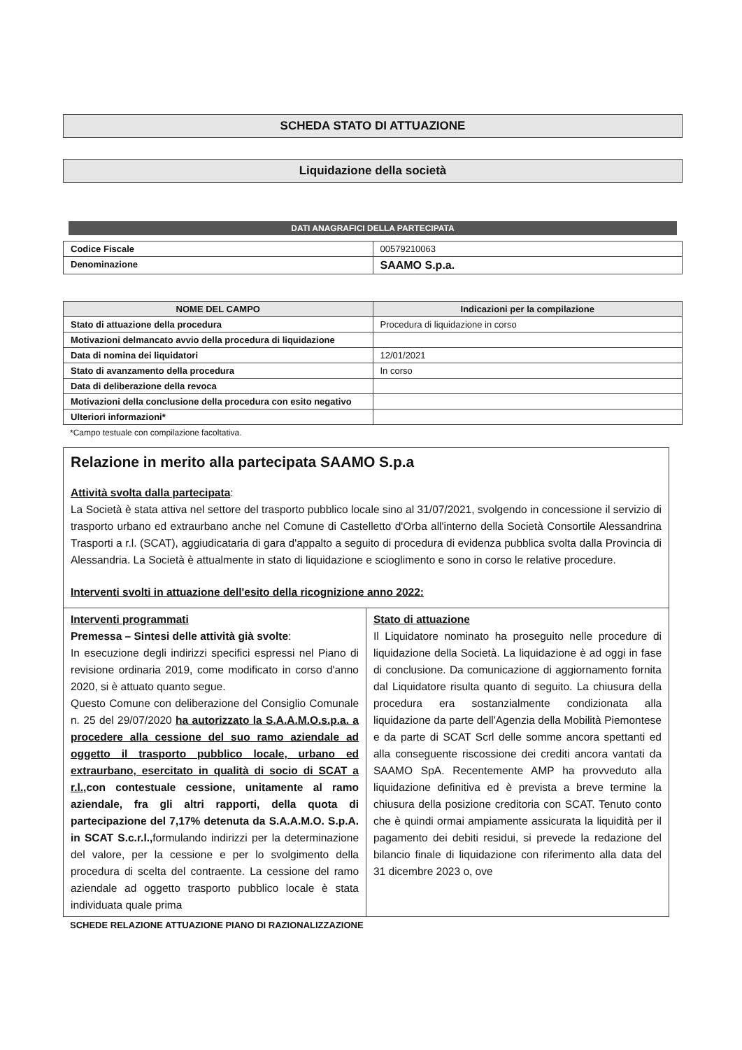SCHEDA STATO DI ATTUAZIONE
Liquidazione della società
DATI ANAGRAFICI DELLA PARTECIPATA
| Codice Fiscale | 00579210063 |
| Denominazione | SAAMO S.p.a. |
| NOME DEL CAMPO | Indicazioni per la compilazione |
| --- | --- |
| Stato di attuazione della procedura | Procedura di liquidazione in corso |
| Motivazioni delmancato avvio della procedura di liquidazione | |
| Data di nomina dei liquidatori | 12/01/2021 |
| Stato di avanzamento della procedura | In corso |
| Data di deliberazione della revoca | |
| Motivazioni della conclusione della procedura con esito negativo | |
| Ulteriori informazioni* | |
*Campo testuale con compilazione facoltativa.
Relazione in merito alla partecipata SAAMO S.p.a
Attività svolta dalla partecipata:
La Società è stata attiva nel settore del trasporto pubblico locale sino al 31/07/2021, svolgendo in concessione il servizio di trasporto urbano ed extraurbano anche nel Comune di Castelletto d'Orba all'interno della Società Consortile Alessandrina Trasporti a r.l. (SCAT), aggiudicataria di gara d'appalto a seguito di procedura di evidenza pubblica svolta dalla Provincia di Alessandria. La Società è attualmente in stato di liquidazione e scioglimento e sono in corso le relative procedure.
Interventi svolti in attuazione dell'esito della ricognizione anno 2022:
Interventi programmati
Premessa – Sintesi delle attività già svolte:
In esecuzione degli indirizzi specifici espressi nel Piano di revisione ordinaria 2019, come modificato in corso d'anno 2020, si è attuato quanto segue.
Questo Comune con deliberazione del Consiglio Comunale n. 25 del 29/07/2020 ha autorizzato la S.A.A.M.O.s.p.a. a procedere alla cessione del suo ramo aziendale ad oggetto il trasporto pubblico locale, urbano ed extraurbano, esercitato in qualità di socio di SCAT a r.l., con contestuale cessione, unitamente al ramo aziendale, fra gli altri rapporti, della quota di partecipazione del 7,17% detenuta da S.A.A.M.O. S.p.A. in SCAT S.c.r.l., formulando indirizzi per la determinazione del valore, per la cessione e per lo svolgimento della procedura di scelta del contraente. La cessione del ramo aziendale ad oggetto trasporto pubblico locale è stata individuata quale prima
Stato di attuazione
Il Liquidatore nominato ha proseguito nelle procedure di liquidazione della Società. La liquidazione è ad oggi in fase di conclusione. Da comunicazione di aggiornamento fornita dal Liquidatore risulta quanto di seguito. La chiusura della procedura era sostanzialmente condizionata alla liquidazione da parte dell'Agenzia della Mobilità Piemontese e da parte di SCAT Scrl delle somme ancora spettanti ed alla conseguente riscossione dei crediti ancora vantati da SAAMO SpA. Recentemente AMP ha provveduto alla liquidazione definitiva ed è prevista a breve termine la chiusura della posizione creditoria con SCAT. Tenuto conto che è quindi ormai ampiamente assicurata la liquidità per il pagamento dei debiti residui, si prevede la redazione del bilancio finale di liquidazione con riferimento alla data del 31 dicembre 2023 o, ove
SCHEDE RELAZIONE ATTUAZIONE PIANO DI RAZIONALIZZAZIONE